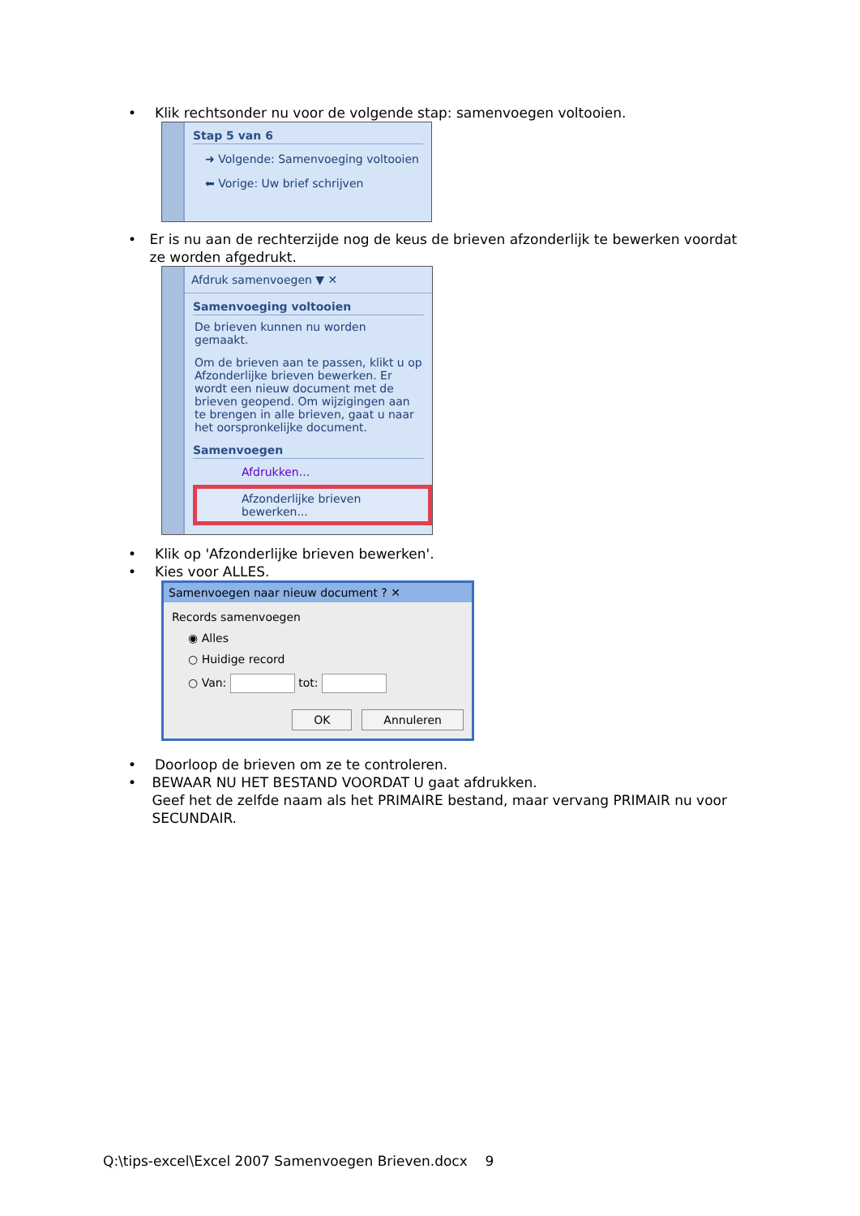• Klik rechtsonder nu voor de volgende stap: samenvoegen voltooien.
Stap 5 van 6
➜ Volgende: Samenvoeging voltooien
⬅ Vorige: Uw brief schrijven
• Er is nu aan de rechterzijde nog de keus de brieven afzonderlijk te bewerken voordat ze worden afgedrukt.
Afdruk samenvoegen ▼ ✕
Samenvoeging voltooien
De brieven kunnen nu worden gemaakt.
Om de brieven aan te passen, klikt u op Afzonderlijke brieven bewerken. Er wordt een nieuw document met de brieven geopend. Om wijzigingen aan te brengen in alle brieven, gaat u naar het oorspronkelijke document.
Samenvoegen
Afdrukken...
Afzonderlijke brieven bewerken...
• Klik op 'Afzonderlijke brieven bewerken'.
• Kies voor ALLES.
Samenvoegen naar nieuw document ? ✕
Records samenvoegen
◉ Alles
○ Huidige record
○ Van: tot:
OK Annuleren
• Doorloop de brieven om ze te controleren.
• BEWAAR NU HET BESTAND VOORDAT U gaat afdrukken.
Geef het de zelfde naam als het PRIMAIRE bestand, maar vervang PRIMAIR nu voor SECUNDAIR.
Q:\tips-excel\Excel 2007 Samenvoegen Brieven.docx 9